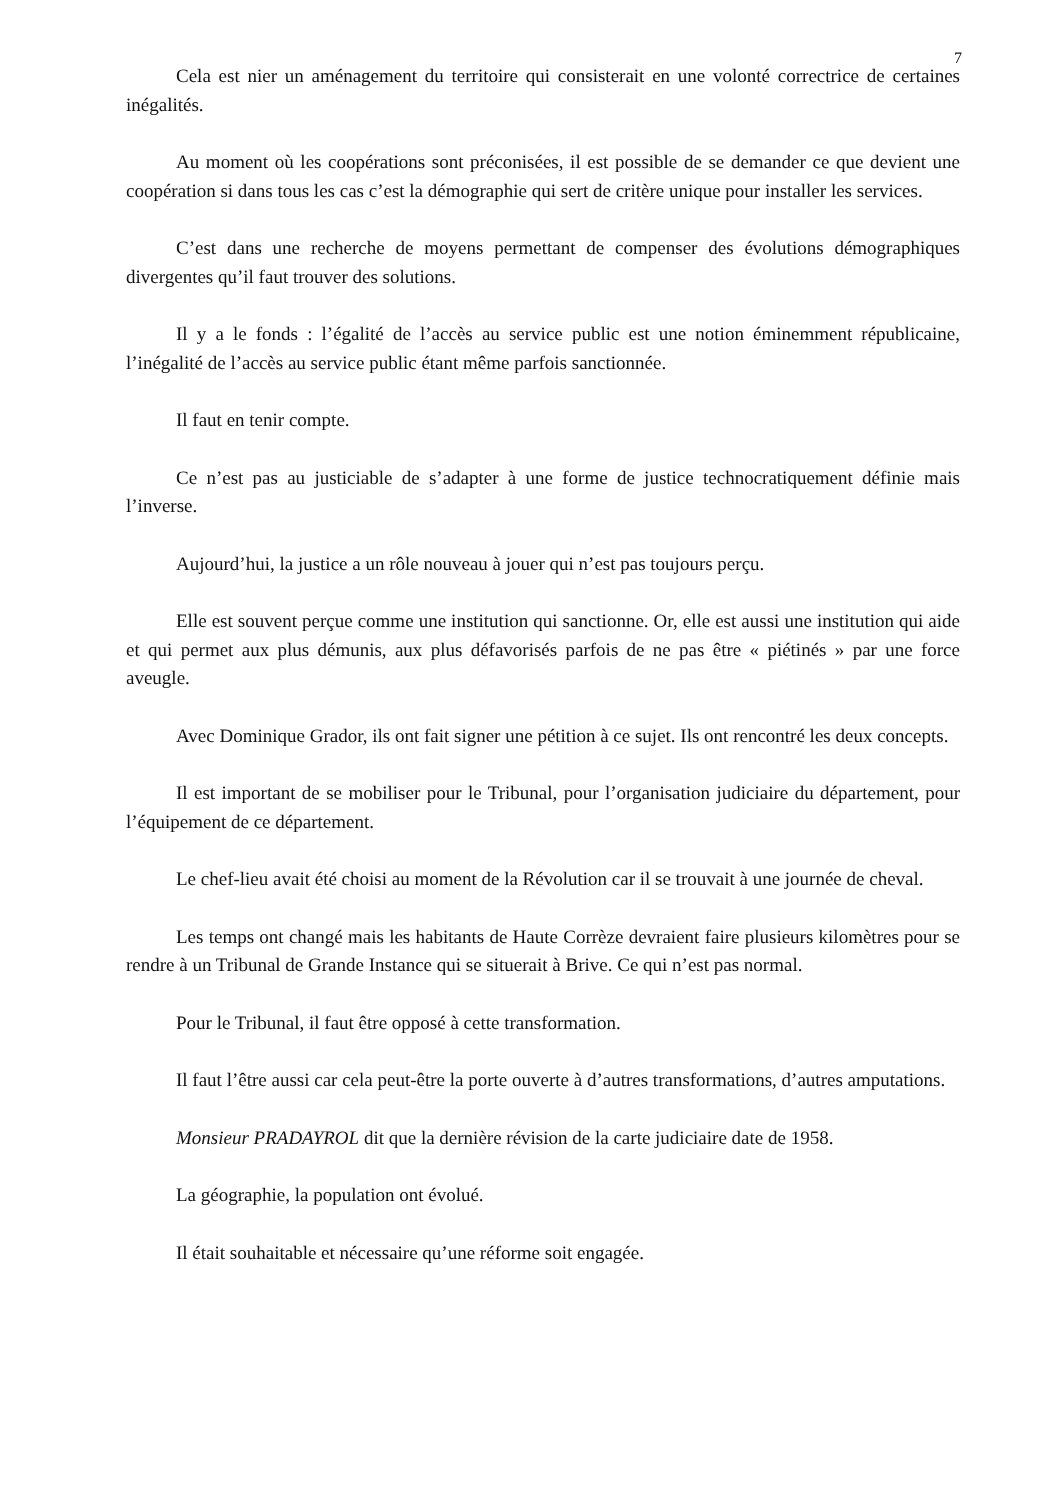7
Cela est nier un aménagement du territoire qui consisterait en une volonté correctrice de certaines inégalités.
Au moment où les coopérations sont préconisées, il est possible de se demander ce que devient une coopération si dans tous les cas c’est la démographie qui sert de critère unique pour installer les services.
C’est dans une recherche de moyens permettant de compenser des évolutions démographiques divergentes qu’il faut trouver des solutions.
Il y a le fonds : l’égalité de l’accès au service public est une notion éminemment républicaine, l’inégalité de l’accès au service public étant même parfois sanctionnée.
Il faut en tenir compte.
Ce n’est pas au justiciable de s’adapter à une forme de justice technocratiquement définie mais l’inverse.
Aujourd’hui, la justice a un rôle nouveau à jouer qui n’est pas toujours perçu.
Elle est souvent perçue comme une institution qui sanctionne. Or, elle est aussi une institution qui aide et qui permet aux plus démunis, aux plus défavorisés parfois de ne pas être « piétinés » par une force aveugle.
Avec Dominique Grador, ils ont fait signer une pétition à ce sujet. Ils ont rencontré les deux concepts.
Il est important de se mobiliser pour le Tribunal, pour l’organisation judiciaire du département, pour l’équipement de ce département.
Le chef-lieu avait été choisi au moment de la Révolution car il se trouvait à une journée de cheval.
Les temps ont changé mais les habitants de Haute Corrèze devraient faire plusieurs kilomètres pour se rendre à un Tribunal de Grande Instance qui se situerait à Brive. Ce qui n’est pas normal.
Pour le Tribunal, il faut être opposé à cette transformation.
Il faut l’être aussi car cela peut-être la porte ouverte à d’autres transformations, d’autres amputations.
Monsieur PRADAYROL dit que la dernière révision de la carte judiciaire date de 1958.
La géographie, la population ont évolué.
Il était souhaitable et nécessaire qu’une réforme soit engagée.